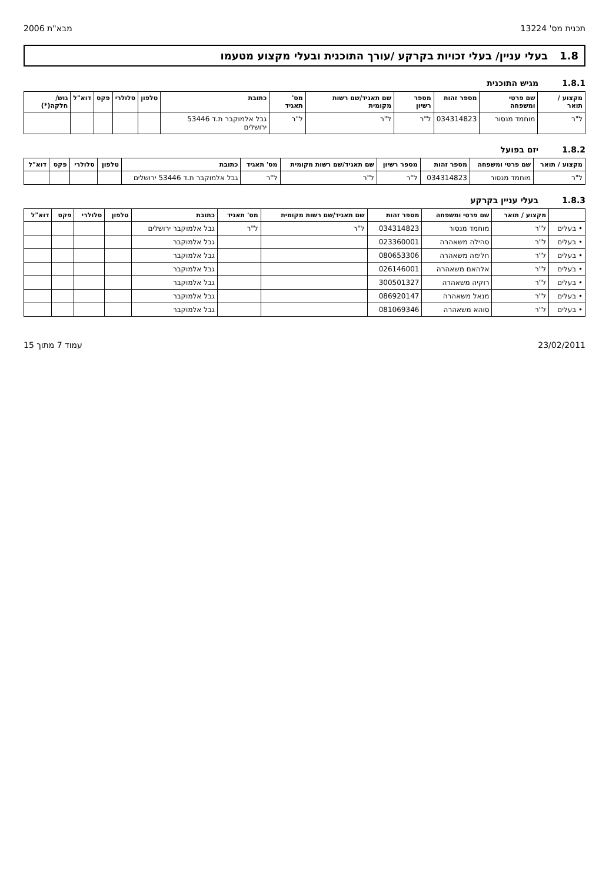תכנית מס' 13224 מבא"ת 2006
1.8 בעלי עניין/ בעלי זכויות בקרקע /עורך התוכנית ובעלי מקצוע מטעמו
1.8.1 מגיש התוכנית
| מקצוע / תואר | שם פרטי ומשפחה | מספר זהות | מספר רשיון | שם תאגיד/שם רשות מקומית | מס' תאגיד | כתובת | טלפון | סלולרי | פקס | דוא"ל | גוש/ חלקה(*) |
| --- | --- | --- | --- | --- | --- | --- | --- | --- | --- | --- | --- |
| ל"ר | מוחמד מנסור | 034314823 | ל"ר | ל"ר | ל"ר | גבל אלמוקבר ת.ד 53446 ירושלים | | | | | |
1.8.2 יזם בפועל
| מקצוע / תואר | שם פרטי ומשפחה | מספר זהות | מספר רשיון | שם תאגיד/שם רשות מקומית | מס' תאגיד | כתובת | טלפון | סלולרי | פקס | דוא"ל |
| --- | --- | --- | --- | --- | --- | --- | --- | --- | --- | --- |
| ל"ר | מוחמד מנסור | 034314823 | ל"ר | ל"ר | ל"ר | גבל אלמוקבר ת.ד 53446 ירושלים | | | | |
1.8.3 בעלי עניין בקרקע
| | מקצוע / תואר | שם פרטי ומשפחה | מספר זהות | שם תאגיד/שם רשות מקומית | מס' תאגיד | כתובת | טלפון | סלולרי | פקס | דוא"ל |
| --- | --- | --- | --- | --- | --- | --- | --- | --- | --- | --- |
| • בעלים | ל"ר | מוחמד מנסור | 034314823 | ל"ר | ל"ר | גבל אלמוקבר ירושלים | | | | |
| • בעלים | ל"ר | סהילה משאהרה | 023360001 | | | גבל אלמוקבר | | | | |
| • בעלים | ל"ר | חלימה משאהרה | 080653306 | | | גבל אלמוקבר | | | | |
| • בעלים | ל"ר | אלהאם משאהרה | 026146001 | | | גבל אלמוקבר | | | | |
| • בעלים | ל"ר | רוקיה משאהרה | 300501327 | | | גבל אלמוקבר | | | | |
| • בעלים | ל"ר | מנאל משאהרה | 086920147 | | | גבל אלמוקבר | | | | |
| • בעלים | ל"ר | סוהא משאהרה | 081069346 | | | גבל אלמוקבר | | | | |
23/02/2011 עמוד 7 מתוך 15